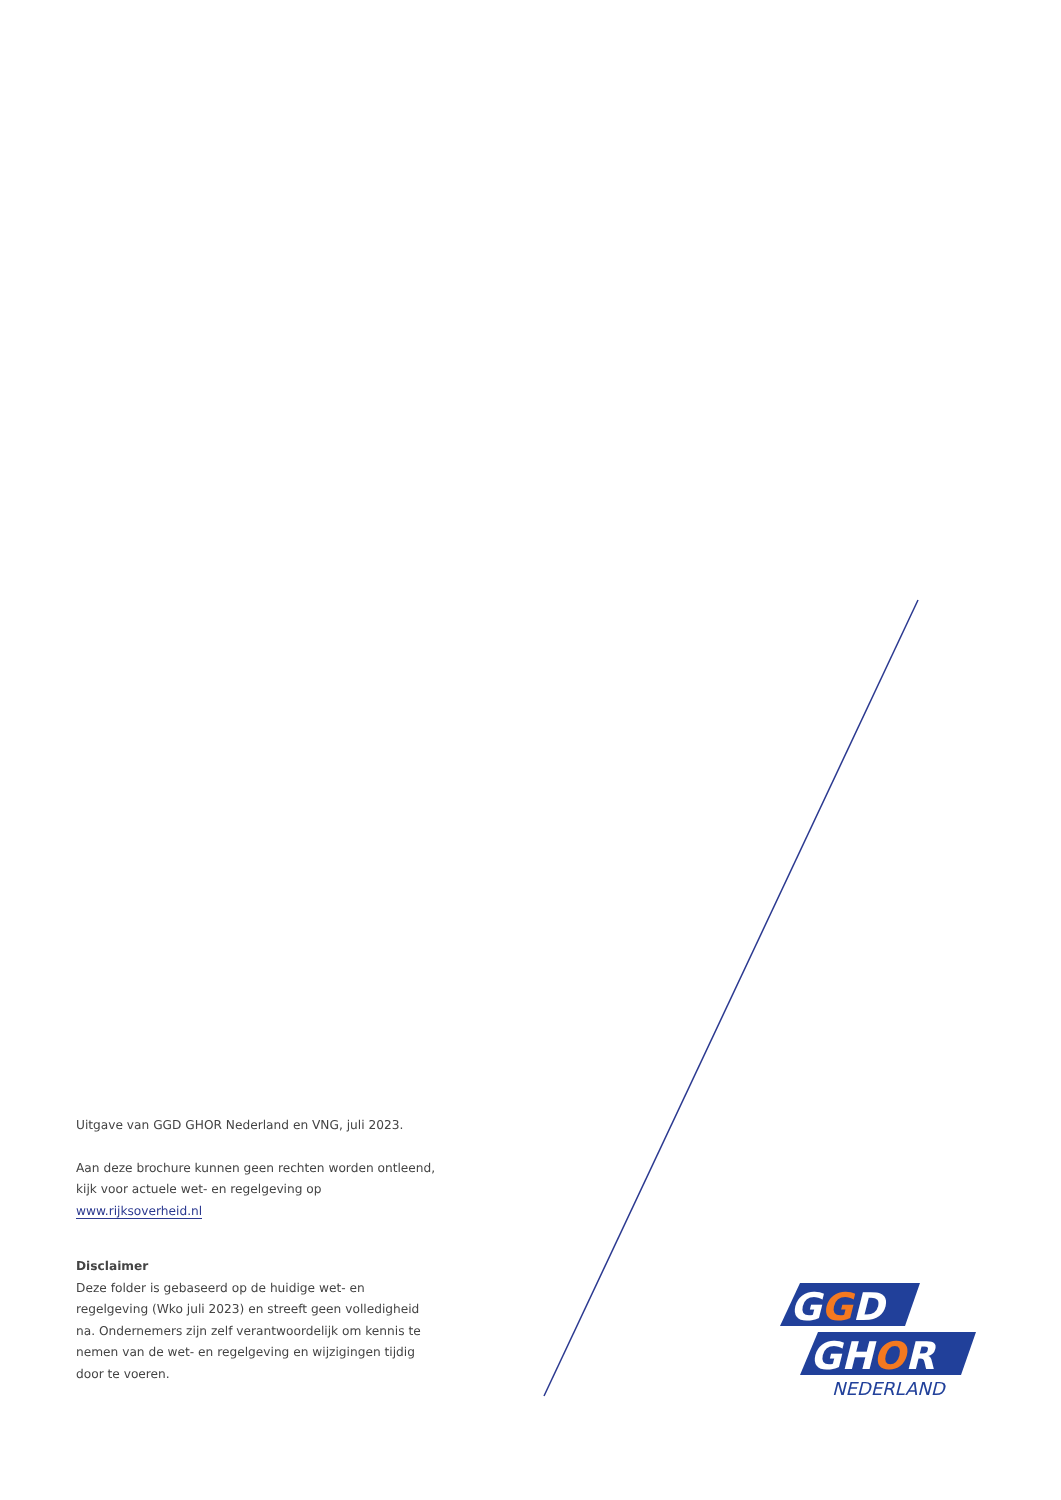Uitgave van GGD GHOR Nederland en VNG, juli 2023.
Aan deze brochure kunnen geen rechten worden ontleend, kijk voor actuele wet- en regelgeving op www.rijksoverheid.nl
Disclaimer
Deze folder is gebaseerd op de huidige wet- en regelgeving (Wko juli 2023) en streeft geen volledigheid na. Ondernemers zijn zelf verantwoordelijk om kennis te nemen van de wet- en regelgeving en wijzigingen tijdig door te voeren.
GGD
GHOR
NEDERLAND